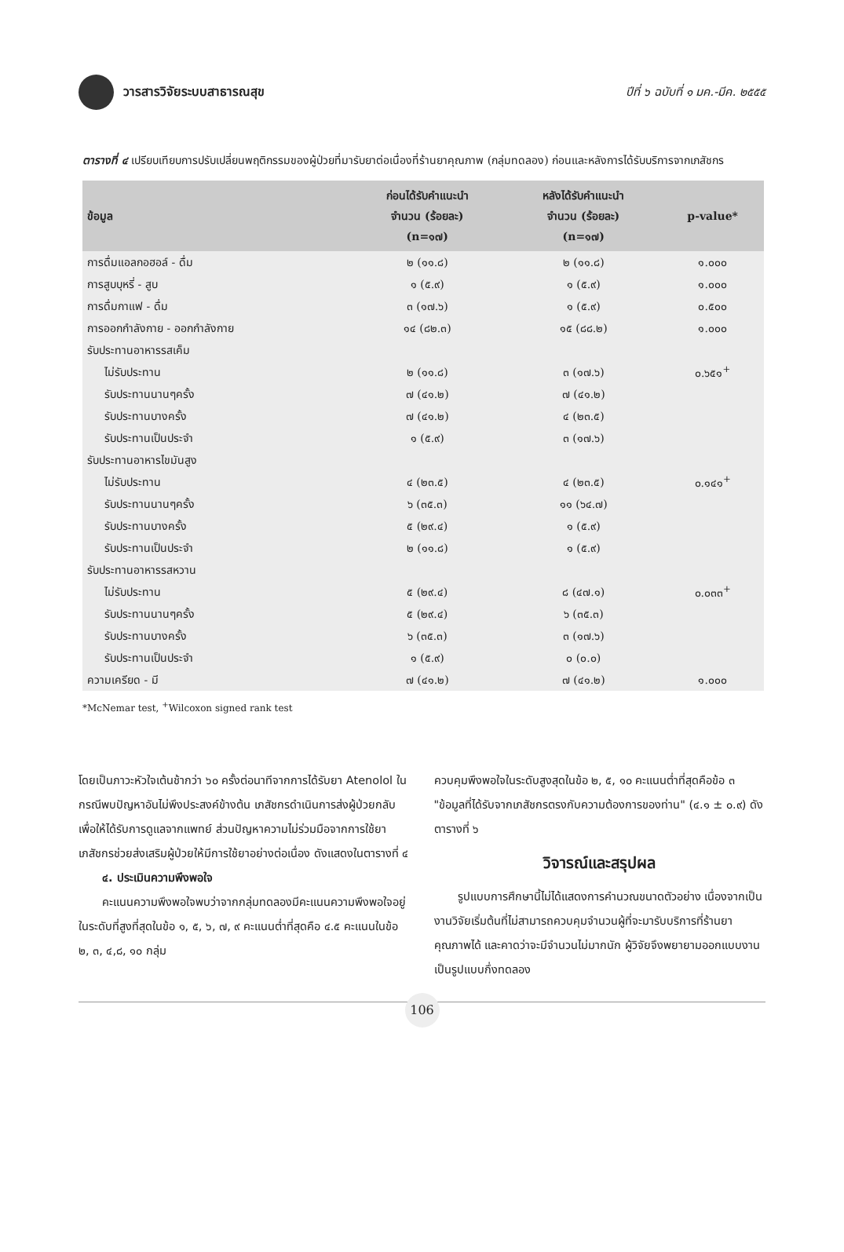วารสารวิจัยระบบสาธารณสุข
ปีที่ ๖ ฉบับที่ ๑ มค.-มีค. ๒๕๕๕
ตารางที่ ๔ เปรียบเทียบการปรับเปลี่ยนพฤติกรรมของผู้ป่วยที่มารับยาต่อเนื่องที่ร้านยาคุณภาพ (กลุ่มทดลอง) ก่อนและหลังการได้รับบริการจากเภสัชกร
| ข้อมูล | ก่อนได้รับคำแนะนำ จำนวน (ร้อยละ) (n=๑๗) | หลังได้รับคำแนะนำ จำนวน (ร้อยละ) (n=๑๗) | p-value* |
| --- | --- | --- | --- |
| การดื่มแอลกอฮอล์ - ดื่ม | ๒ (๑๑.๘) | ๒ (๑๑.๘) | ๑.๐๐๐ |
| การสูบบุหรี่ - สูบ | ๑ (๕.๙) | ๑ (๕.๙) | ๑.๐๐๐ |
| การดื่มกาแฟ - ดื่ม | ๓ (๑๗.๖) | ๑ (๕.๙) | ๐.๕๐๐ |
| การออกกำลังกาย - ออกกำลังกาย | ๑๔ (๘๒.๓) | ๑๕ (๘๘.๒) | ๑.๐๐๐ |
| รับประทานอาหารรสเค็ม | | | |
| ไม่รับประทาน | ๒ (๑๑.๘) | ๓ (๑๗.๖) | ๐.๖๕๑<sup>+</sup> |
| รับประทานนานๆครั้ง | ๗ (๔๑.๒) | ๗ (๔๑.๒) | |
| รับประทานบางครั้ง | ๗ (๔๑.๒) | ๔ (๒๓.๕) | |
| รับประทานเป็นประจำ | ๑ (๕.๙) | ๓ (๑๗.๖) | |
| รับประทานอาหารไขมันสูง | | | |
| ไม่รับประทาน | ๔ (๒๓.๕) | ๔ (๒๓.๕) | ๐.๑๔๑<sup>+</sup> |
| รับประทานนานๆครั้ง | ๖ (๓๕.๓) | ๑๑ (๖๔.๗) | |
| รับประทานบางครั้ง | ๕ (๒๙.๔) | ๑ (๕.๙) | |
| รับประทานเป็นประจำ | ๒ (๑๑.๘) | ๑ (๕.๙) | |
| รับประทานอาหารรสหวาน | | | |
| ไม่รับประทาน | ๕ (๒๙.๔) | ๘ (๔๗.๑) | ๐.๐๓๓<sup>+</sup> |
| รับประทานนานๆครั้ง | ๕ (๒๙.๔) | ๖ (๓๕.๓) | |
| รับประทานบางครั้ง | ๖ (๓๕.๓) | ๓ (๑๗.๖) | |
| รับประทานเป็นประจำ | ๑ (๕.๙) | ๐ (๐.๐) | |
| ความเครียด - มี | ๗ (๔๑.๒) | ๗ (๔๑.๒) | ๑.๐๐๐ |
*McNemar test, <sup>+</sup>Wilcoxon signed rank test
โดยเป็นภาวะหัวใจเต้นช้ากว่า ๖๐ ครั้งต่อนาทีจากการได้รับยา Atenolol ในกรณีพบปัญหาอันไม่พึงประสงค์ข้างต้น เภสัชกรดำเนินการส่งผู้ป่วยกลับเพื่อให้ได้รับการดูแลจากแพทย์ ส่วนปัญหาความไม่ร่วมมือจากการใช้ยา เภสัชกรช่วยส่งเสริมผู้ป่วยให้มีการใช้ยาอย่างต่อเนื่อง ดังแสดงในตารางที่ ๔
๔. ประเมินความพึงพอใจ
คะแนนความพึงพอใจพบว่าจากกลุ่มทดลองมีคะแนนความพึงพอใจอยู่ในระดับที่สูงที่สุดในข้อ ๑, ๕, ๖, ๗, ๙ คะแนนต่ำที่สุดคือ ๔.๕ คะแนนในข้อ ๒, ๓, ๔,๘, ๑๐ กลุ่ม
ควบคุมพึงพอใจในระดับสูงสุดในข้อ ๒, ๕, ๑๐ คะแนนต่ำที่สุดคือข้อ ๓ "ข้อมูลที่ได้รับจากเภสัชกรตรงกับความต้องการของท่าน" (๔.๑ ± ๐.๙) ดังตารางที่ ๖
วิจารณ์และสรุปผล
รูปแบบการศึกษานี้ไม่ได้แสดงการคำนวณขนาดตัวอย่าง เนื่องจากเป็นงานวิจัยเริ่มต้นที่ไม่สามารถควบคุมจำนวนผู้ที่จะมารับบริการที่ร้านยาคุณภาพได้ และคาดว่าจะมีจำนวนไม่มากนัก ผู้วิจัยจึงพยายามออกแบบงานเป็นรูปแบบกึ่งทดลอง
106